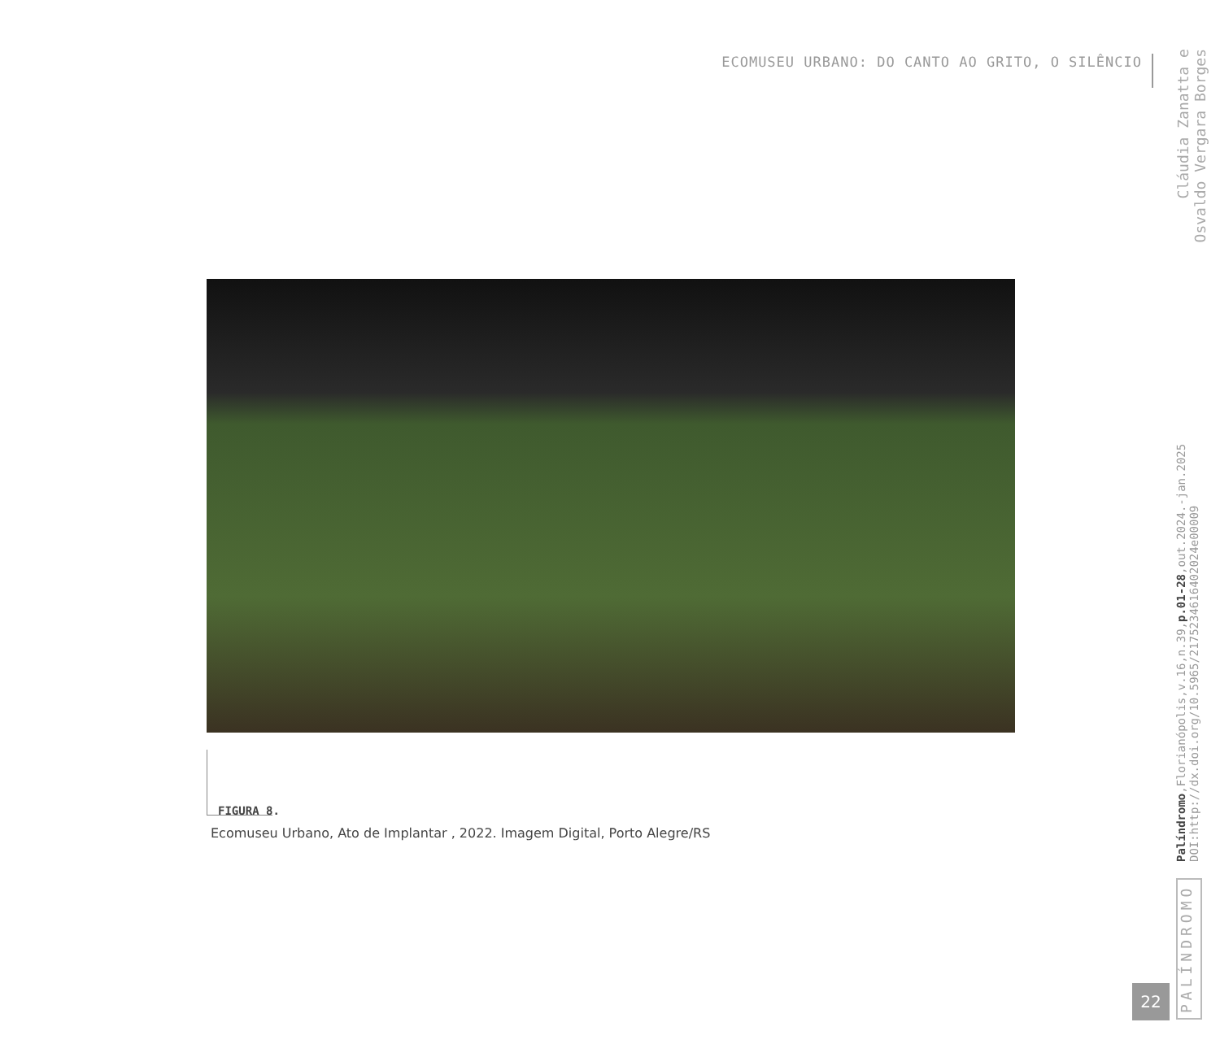ECOMUSEU URBANO: DO CANTO AO GRITO, O SILÊNCIO
Cláudia Zanatta e
Osvaldo Vergara Borges
Palíndromo,Florianópolis,v.16,n.39,p.01-28,out.2024.-jan.2025
DOI:http://dx.doi.org/10.5965/2175234616402024e00009
FIGURA 8.
Ecomuseu Urbano, Ato de Implantar , 2022. Imagem Digital, Porto Alegre/RS
22
PALÍNDROMO